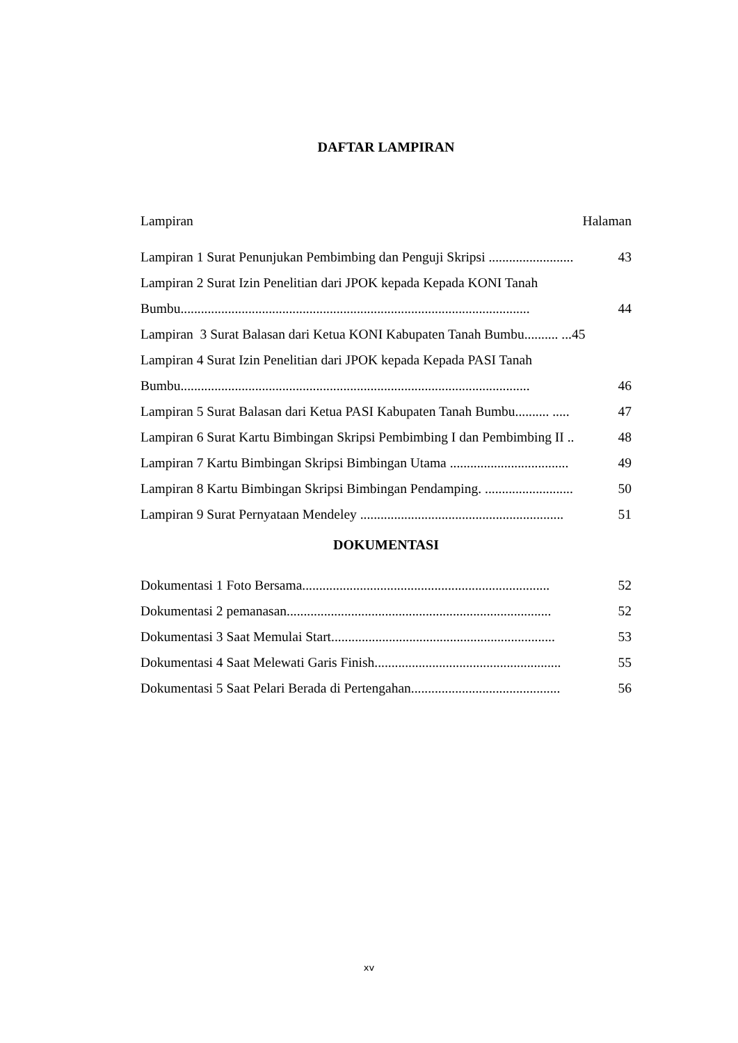DAFTAR LAMPIRAN
Lampiran Halaman
Lampiran 1 Surat Penunjukan Pembimbing dan Penguji Skripsi ......................... 43
Lampiran 2 Surat Izin Penelitian dari JPOK kepada Kepada KONI Tanah
Bumbu....................................................................................................... 44
Lampiran 3 Surat Balasan dari Ketua KONI Kabupaten Tanah Bumbu.......... ...45
Lampiran 4 Surat Izin Penelitian dari JPOK kepada Kepada PASI Tanah
Bumbu....................................................................................................... 46
Lampiran 5 Surat Balasan dari Ketua PASI Kabupaten Tanah Bumbu.......... ..... 47
Lampiran 6 Surat Kartu Bimbingan Skripsi Pembimbing I dan Pembimbing II .. 48
Lampiran 7 Kartu Bimbingan Skripsi Bimbingan Utama ................................... 49
Lampiran 8 Kartu Bimbingan Skripsi Bimbingan Pendamping. .......................... 50
Lampiran 9 Surat Pernyataan Mendeley ............................................................ 51
DOKUMENTASI
Dokumentasi 1 Foto Bersama......................................................................... 52
Dokumentasi 2 pemanasan.............................................................................. 52
Dokumentasi 3 Saat Memulai Start.................................................................. 53
Dokumentasi 4 Saat Melewati Garis Finish....................................................... 55
Dokumentasi 5 Saat Pelari Berada di Pertengahan............................................ 56
xv